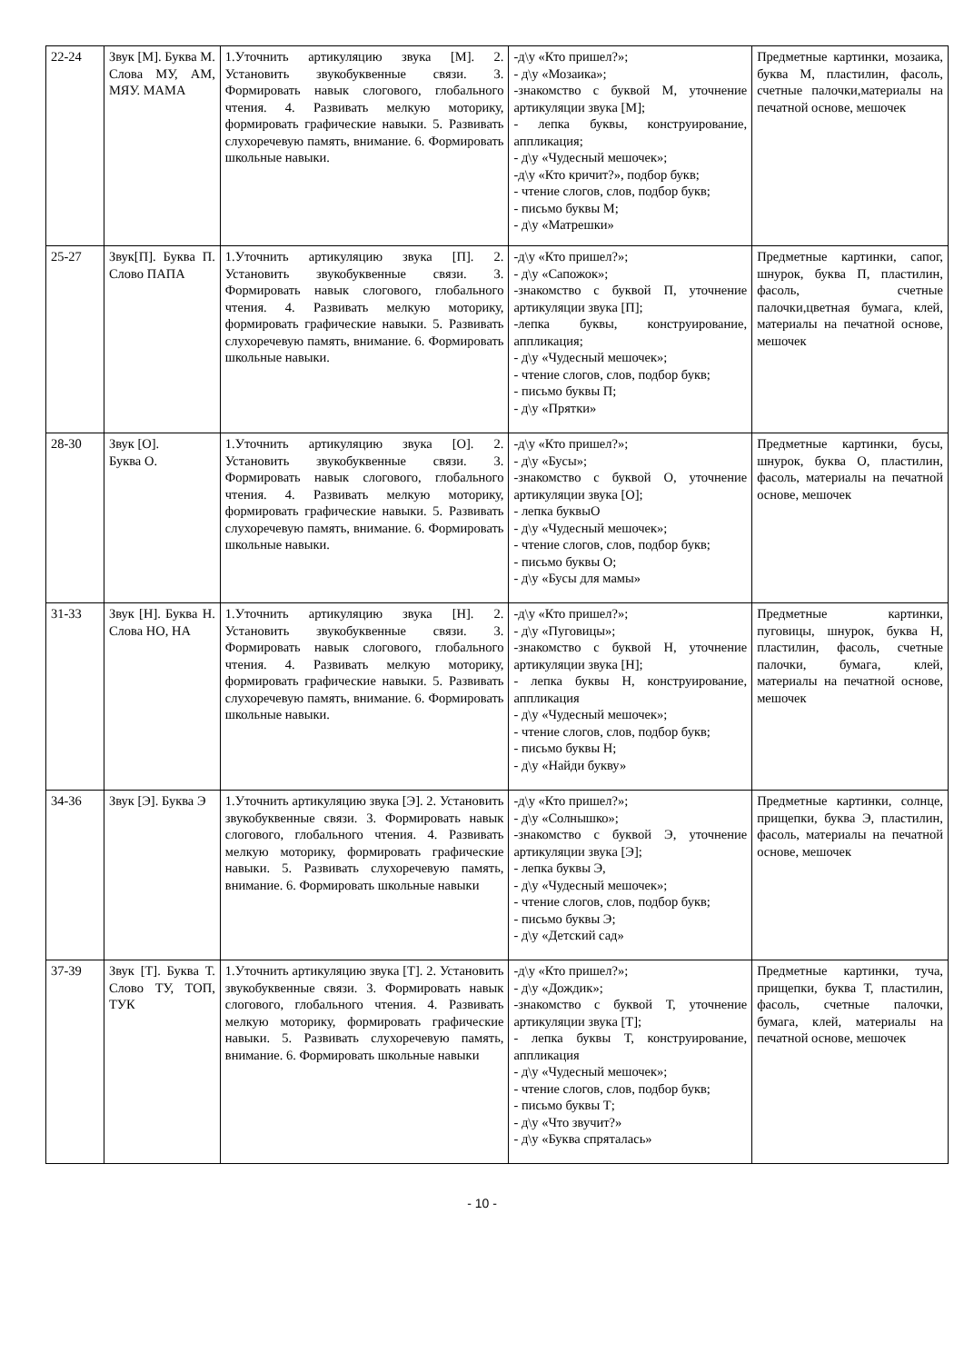| 22-24 | Звук [М]. Буква М. Слова МУ, АМ, МЯУ. МАМА | 1.Уточнить артикуляцию звука [М]. 2. Установить звукобуквенные связи. 3. Формировать навык слогового, глобального чтения. 4. Развивать мелкую моторику, формировать графические навыки. 5. Развивать слухоречевую память, внимание. 6. Формировать школьные навыки. | -д\у «Кто пришел?»; - д\у «Мозаика»; -знакомство с буквой М, уточнение артикуляции звука [М]; - лепка буквы, конструирование, аппликация; - д\у «Чудесный мешочек»; -д\у «Кто кричит?», подбор букв; - чтение слогов, слов, подбор букв; - письмо буквы М; - д\у «Матрешки» | Предметные картинки, мозаика, буква М, пластилин, фасоль, счетные палочки,материалы на печатной основе, мешочек |
| 25-27 | Звук[П]. Буква П. Слово ПАПА | 1.Уточнить артикуляцию звука [П]. 2. Установить звукобуквенные связи. 3. Формировать навык слогового, глобального чтения. 4. Развивать мелкую моторику, формировать графические навыки. 5. Развивать слухоречевую память, внимание. 6. Формировать школьные навыки. | -д\у «Кто пришел?»; - д\у «Сапожок»; -знакомство с буквой П, уточнение артикуляции звука [П]; -лепка буквы, конструирование, аппликация; - д\у «Чудесный мешочек»; - чтение слогов, слов, подбор букв; - письмо буквы П; - д\у «Прятки» | Предметные картинки, сапог, шнурок, буква П, пластилин, фасоль, счетные палочки,цветная бумага, клей, материалы на печатной основе, мешочек |
| 28-30 | Звук [О]. Буква О. | 1.Уточнить артикуляцию звука [О]. 2. Установить звукобуквенные связи. 3. Формировать навык слогового, глобального чтения. 4. Развивать мелкую моторику, формировать графические навыки. 5. Развивать слухоречевую память, внимание. 6. Формировать школьные навыки. | -д\у «Кто пришел?»; - д\у «Бусы»; -знакомство с буквой О, уточнение артикуляции звука [О]; - лепка буквыО - д\у «Чудесный мешочек»; - чтение слогов, слов, подбор букв; - письмо буквы О; - д\у «Бусы для мамы» | Предметные картинки, бусы, шнурок, буква О, пластилин, фасоль, материалы на печатной основе, мешочек |
| 31-33 | Звук [Н]. Буква Н. Слова НО, НА | 1.Уточнить артикуляцию звука [Н]. 2. Установить звукобуквенные связи. 3. Формировать навык слогового, глобального чтения. 4. Развивать мелкую моторику, формировать графические навыки. 5. Развивать слухоречевую память, внимание. 6. Формировать школьные навыки. | -д\у «Кто пришел?»; - д\у «Пуговицы»; -знакомство с буквой Н, уточнение артикуляции звука [Н]; - лепка буквы Н, конструирование, аппликация - д\у «Чудесный мешочек»; - чтение слогов, слов, подбор букв; - письмо буквы Н; - д\у «Найди букву» | Предметные картинки, пуговицы, шнурок, буква Н, пластилин, фасоль, счетные палочки, бумага, клей, материалы на печатной основе, мешочек |
| 34-36 | Звук [Э]. Буква Э | 1.Уточнить артикуляцию звука [Э]. 2. Установить звукобуквенные связи. 3. Формировать навык слогового, глобального чтения. 4. Развивать мелкую моторику, формировать графические навыки. 5. Развивать слухоречевую память, внимание. 6. Формировать школьные навыки | -д\у «Кто пришел?»; - д\у «Солнышко»; -знакомство с буквой Э, уточнение артикуляции звука [Э]; - лепка буквы Э, - д\у «Чудесный мешочек»; - чтение слогов, слов, подбор букв; - письмо буквы Э; - д\у «Детский сад» | Предметные картинки, солнце, прищепки, буква Э, пластилин, фасоль, материалы на печатной основе, мешочек |
| 37-39 | Звук [Т]. Буква Т. Слово ТУ, ТОП, ТУК | 1.Уточнить артикуляцию звука [Т]. 2. Установить звукобуквенные связи. 3. Формировать навык слогового, глобального чтения. 4. Развивать мелкую моторику, формировать графические навыки. 5. Развивать слухоречевую память, внимание. 6. Формировать школьные навыки | -д\у «Кто пришел?»; - д\у «Дождик»; -знакомство с буквой Т, уточнение артикуляции звука [Т]; - лепка буквы Т, конструирование, аппликация - д\у «Чудесный мешочек»; - чтение слогов, слов, подбор букв; - письмо буквы Т; - д\у «Что звучит?» - д\у «Буква спряталась» | Предметные картинки, туча, прищепки, буква Т, пластилин, фасоль, счетные палочки, бумага, клей, материалы на печатной основе, мешочек |
- 10 -